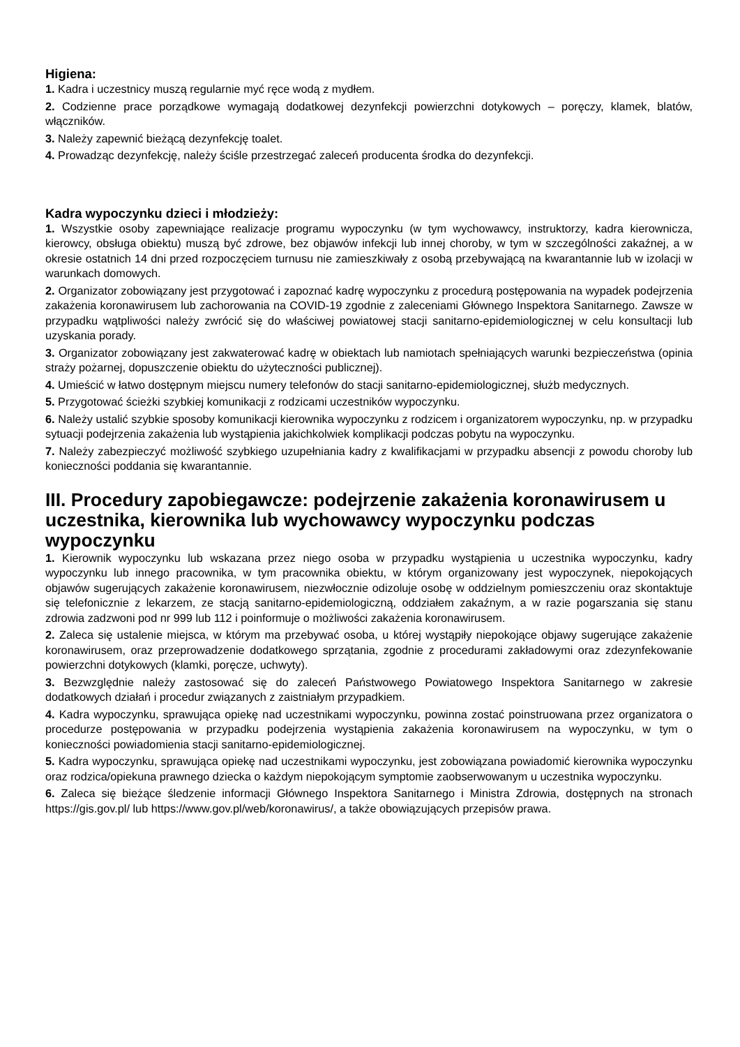Higiena:
1. Kadra i uczestnicy muszą regularnie myć ręce wodą z mydłem.
2. Codzienne prace porządkowe wymagają dodatkowej dezynfekcji powierzchni dotykowych – poręczy, klamek, blatów, włączników.
3. Należy zapewnić bieżącą dezynfekcję toalet.
4. Prowadząc dezynfekcję, należy ściśle przestrzegać zaleceń producenta środka do dezynfekcji.
Kadra wypoczynku dzieci i młodzieży:
1. Wszystkie osoby zapewniające realizacje programu wypoczynku (w tym wychowawcy, instruktorzy, kadra kierownicza, kierowcy, obsługa obiektu) muszą być zdrowe, bez objawów infekcji lub innej choroby, w tym w szczególności zakaźnej, a w okresie ostatnich 14 dni przed rozpoczęciem turnusu nie zamieszkiwały z osobą przebywającą na kwarantannie lub w izolacji w warunkach domowych.
2. Organizator zobowiązany jest przygotować i zapoznać kadrę wypoczynku z procedurą postępowania na wypadek podejrzenia zakażenia koronawirusem lub zachorowania na COVID-19 zgodnie z zaleceniami Głównego Inspektora Sanitarnego. Zawsze w przypadku wątpliwości należy zwrócić się do właściwej powiatowej stacji sanitarno-epidemiologicznej w celu konsultacji lub uzyskania porady.
3. Organizator zobowiązany jest zakwaterować kadrę w obiektach lub namiotach spełniających warunki bezpieczeństwa (opinia straży pożarnej, dopuszczenie obiektu do użyteczności publicznej).
4. Umieścić w łatwo dostępnym miejscu numery telefonów do stacji sanitarno-epidemiologicznej, służb medycznych.
5. Przygotować ścieżki szybkiej komunikacji z rodzicami uczestników wypoczynku.
6. Należy ustalić szybkie sposoby komunikacji kierownika wypoczynku z rodzicem i organizatorem wypoczynku, np. w przypadku sytuacji podejrzenia zakażenia lub wystąpienia jakichkolwiek komplikacji podczas pobytu na wypoczynku.
7. Należy zabezpieczyć możliwość szybkiego uzupełniania kadry z kwalifikacjami w przypadku absencji z powodu choroby lub konieczności poddania się kwarantannie.
III. Procedury zapobiegawcze: podejrzenie zakażenia koronawirusem u uczestnika, kierownika lub wychowawcy wypoczynku podczas wypoczynku
1. Kierownik wypoczynku lub wskazana przez niego osoba w przypadku wystąpienia u uczestnika wypoczynku, kadry wypoczynku lub innego pracownika, w tym pracownika obiektu, w którym organizowany jest wypoczynek, niepokojących objawów sugerujących zakażenie koronawirusem, niezwłocznie odizoluje osobę w oddzielnym pomieszczeniu oraz skontaktuje się telefonicznie z lekarzem, ze stacją sanitarno-epidemiologiczną, oddziałem zakaźnym, a w razie pogarszania się stanu zdrowia zadzwoni pod nr 999 lub 112 i poinformuje o możliwości zakażenia koronawirusem.
2. Zaleca się ustalenie miejsca, w którym ma przebywać osoba, u której wystąpiły niepokojące objawy sugerujące zakażenie koronawirusem, oraz przeprowadzenie dodatkowego sprzątania, zgodnie z procedurami zakładowymi oraz zdezynfekowanie powierzchni dotykowych (klamki, poręcze, uchwyty).
3. Bezwzględnie należy zastosować się do zaleceń Państwowego Powiatowego Inspektora Sanitarnego w zakresie dodatkowych działań i procedur związanych z zaistniałym przypadkiem.
4. Kadra wypoczynku, sprawująca opiekę nad uczestnikami wypoczynku, powinna zostać poinstruowana przez organizatora o procedurze postępowania w przypadku podejrzenia wystąpienia zakażenia koronawirusem na wypoczynku, w tym o konieczności powiadomienia stacji sanitarno-epidemiologicznej.
5. Kadra wypoczynku, sprawująca opiekę nad uczestnikami wypoczynku, jest zobowiązana powiadomić kierownika wypoczynku oraz rodzica/opiekuna prawnego dziecka o każdym niepokojącym symptomie zaobserwowanym u uczestnika wypoczynku.
6. Zaleca się bieżące śledzenie informacji Głównego Inspektora Sanitarnego i Ministra Zdrowia, dostępnych na stronach https://gis.gov.pl/ lub https://www.gov.pl/web/koronawirus/, a także obowiązujących przepisów prawa.